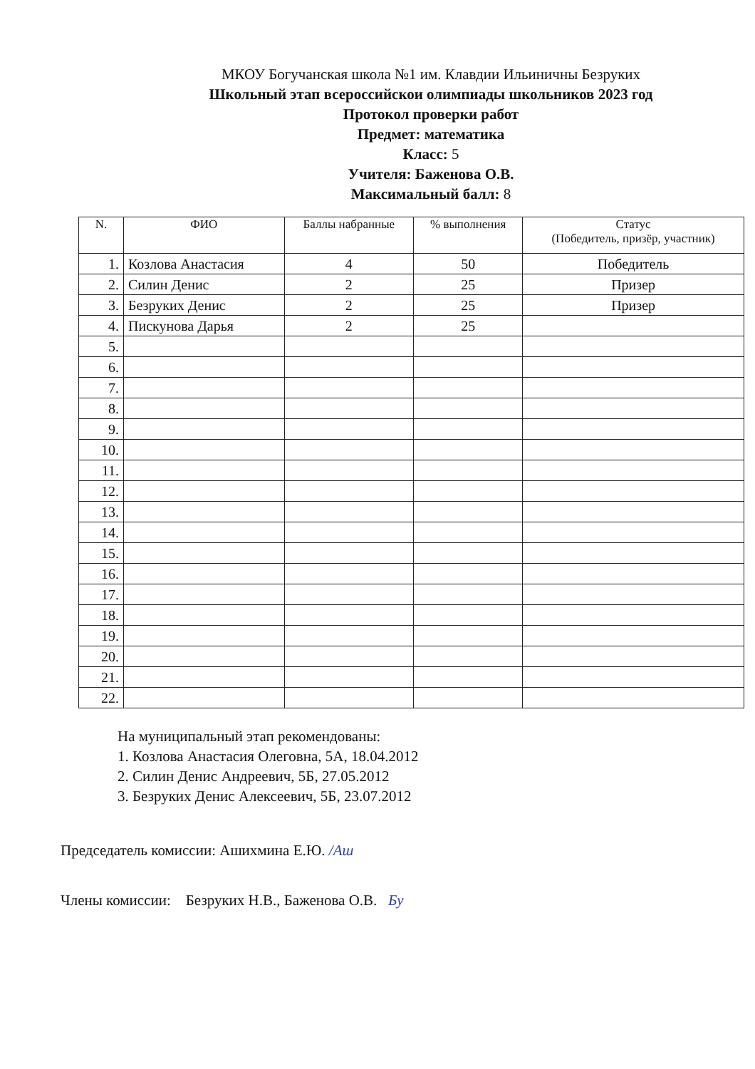МКОУ Богучанская школа №1 им. Клавдии Ильиничны Безруких
Школьный этап всероссийскои олимпиады школьников 2023 год
Протокол проверки работ
Предмет: математика
Класс: 5
Учителя: Баженова О.В.
Максимальный балл: 8
| N. | ФИО | Баллы набранные | % выполнения | Статус (Победитель, призёр, участник) |
| --- | --- | --- | --- | --- |
| 1. | Козлова Анастасия | 4 | 50 | Победитель |
| 2. | Силин Денис | 2 | 25 | Призер |
| 3. | Безруких Денис | 2 | 25 | Призер |
| 4. | Пискунова Дарья | 2 | 25 | |
| 5. | | | | |
| 6. | | | | |
| 7. | | | | |
| 8. | | | | |
| 9. | | | | |
| 10. | | | | |
| 11. | | | | |
| 12. | | | | |
| 13. | | | | |
| 14. | | | | |
| 15. | | | | |
| 16. | | | | |
| 17. | | | | |
| 18. | | | | |
| 19. | | | | |
| 20. | | | | |
| 21. | | | | |
| 22. | | | | |
На муниципальный этап рекомендованы:
1. Козлова Анастасия Олеговна, 5А, 18.04.2012
2. Силин Денис Андреевич, 5Б, 27.05.2012
3. Безруких Денис Алексеевич, 5Б, 23.07.2012
Председатель комиссии: Ашихмина Е.Ю. /Аш
Члены комиссии: Безруких Н.В., Баженова О.В. Бу